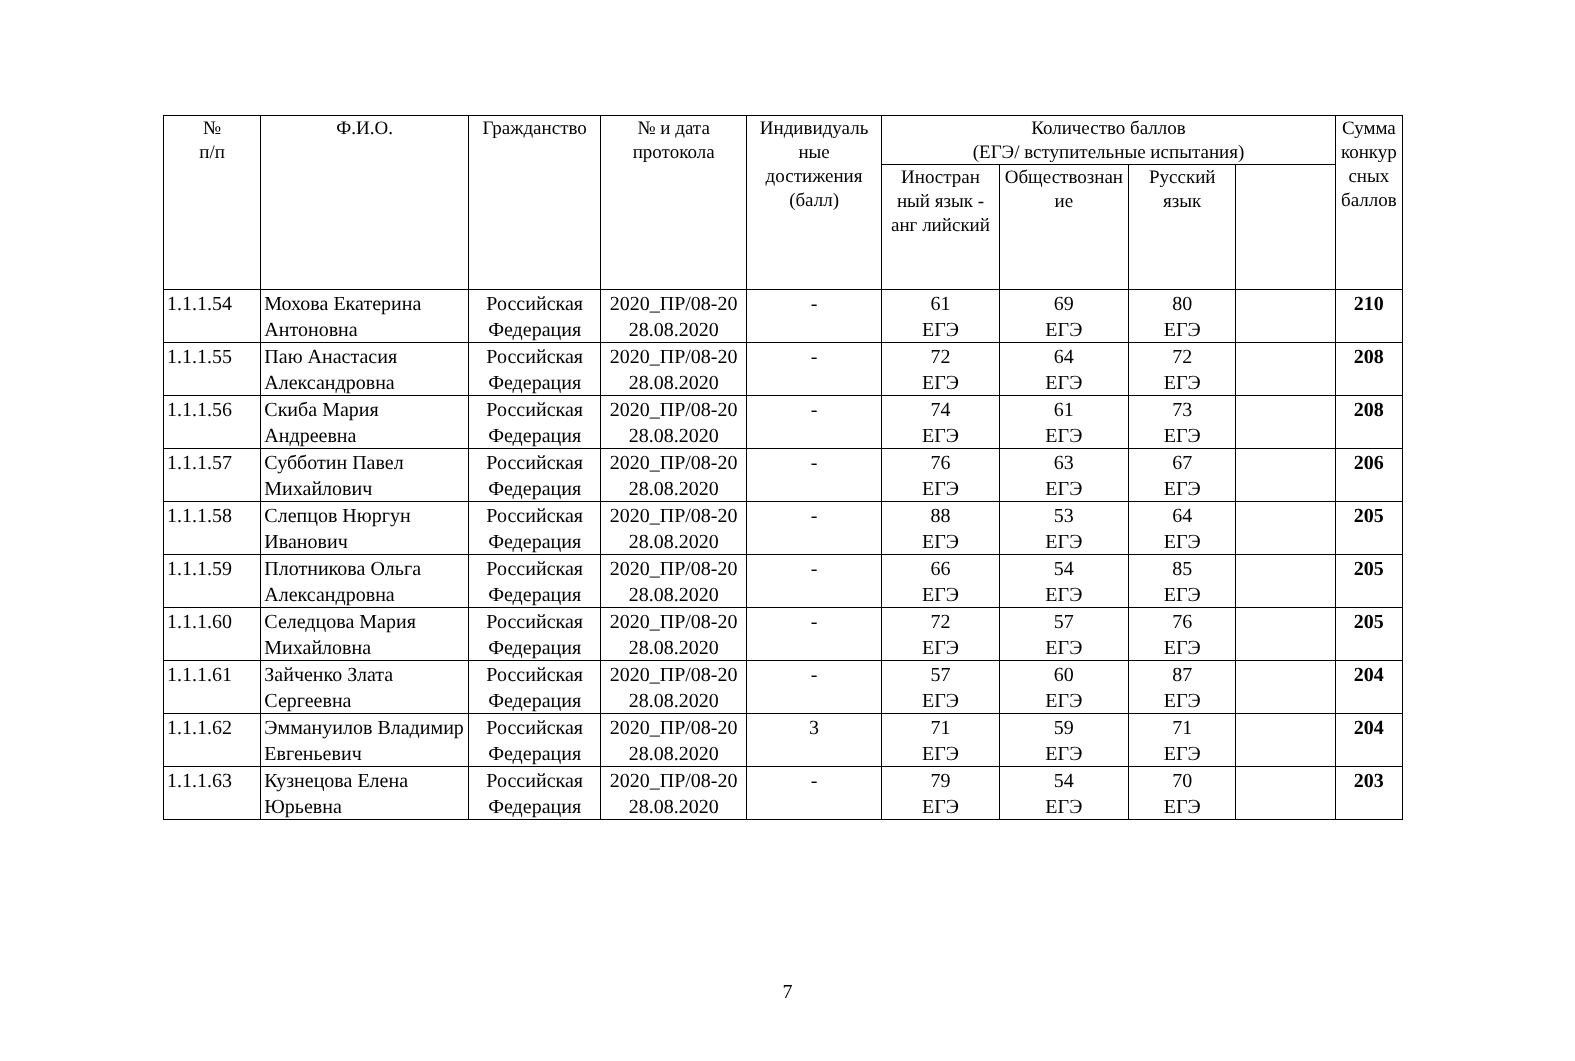| № п/п | Ф.И.О. | Гражданство | № и дата протокола | Индивидуаль ные достижения (балл) | Количество баллов (ЕГЭ/ вступительные испытания) | | | | Сумма конкур сных баллов |
| --- | --- | --- | --- | --- | --- | --- | --- | --- | --- |
| | | | | | Иностран ный язык - анг лийский | Обществознан ие | Русский язык | | |
| 1.1.1.54 | Мохова Екатерина Антоновна | Российская Федерация | 2020_ПР/08-20 28.08.2020 | - | 61 ЕГЭ | 69 ЕГЭ | 80 ЕГЭ | | 210 |
| 1.1.1.55 | Паю Анастасия Александровна | Российская Федерация | 2020_ПР/08-20 28.08.2020 | - | 72 ЕГЭ | 64 ЕГЭ | 72 ЕГЭ | | 208 |
| 1.1.1.56 | Скиба Мария Андреевна | Российская Федерация | 2020_ПР/08-20 28.08.2020 | - | 74 ЕГЭ | 61 ЕГЭ | 73 ЕГЭ | | 208 |
| 1.1.1.57 | Субботин Павел Михайлович | Российская Федерация | 2020_ПР/08-20 28.08.2020 | - | 76 ЕГЭ | 63 ЕГЭ | 67 ЕГЭ | | 206 |
| 1.1.1.58 | Слепцов Нюргун Иванович | Российская Федерация | 2020_ПР/08-20 28.08.2020 | - | 88 ЕГЭ | 53 ЕГЭ | 64 ЕГЭ | | 205 |
| 1.1.1.59 | Плотникова Ольга Александровна | Российская Федерация | 2020_ПР/08-20 28.08.2020 | - | 66 ЕГЭ | 54 ЕГЭ | 85 ЕГЭ | | 205 |
| 1.1.1.60 | Селедцова Мария Михайловна | Российская Федерация | 2020_ПР/08-20 28.08.2020 | - | 72 ЕГЭ | 57 ЕГЭ | 76 ЕГЭ | | 205 |
| 1.1.1.61 | Зайченко Злата Сергеевна | Российская Федерация | 2020_ПР/08-20 28.08.2020 | - | 57 ЕГЭ | 60 ЕГЭ | 87 ЕГЭ | | 204 |
| 1.1.1.62 | Эммануилов Владимир Евгеньевич | Российская Федерация | 2020_ПР/08-20 28.08.2020 | 3 | 71 ЕГЭ | 59 ЕГЭ | 71 ЕГЭ | | 204 |
| 1.1.1.63 | Кузнецова Елена Юрьевна | Российская Федерация | 2020_ПР/08-20 28.08.2020 | - | 79 ЕГЭ | 54 ЕГЭ | 70 ЕГЭ | | 203 |
7